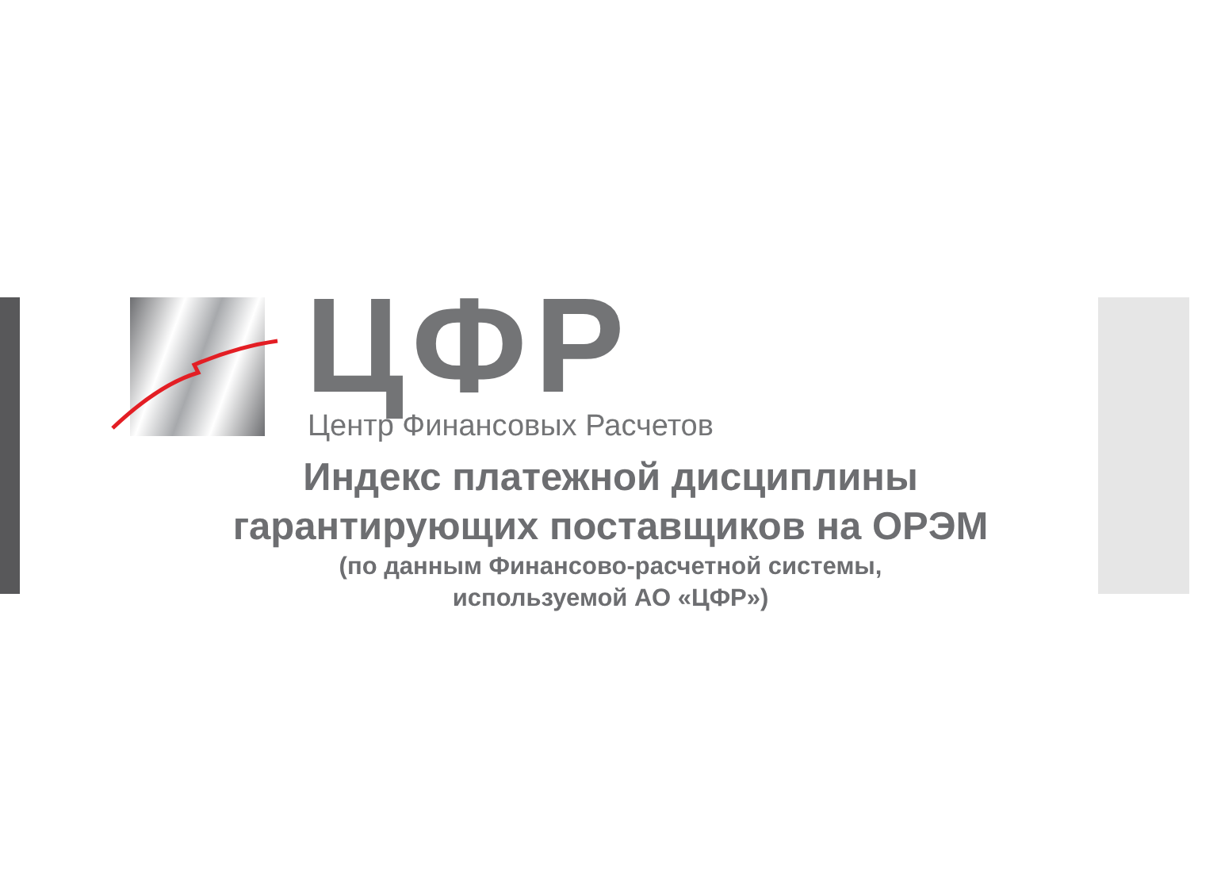ЦФР Центр Финансовых Расчетов
Индекс платежной дисциплины
гарантирующих поставщиков на ОРЭМ
(по данным Финансово-расчетной системы,
используемой АО «ЦФР»)